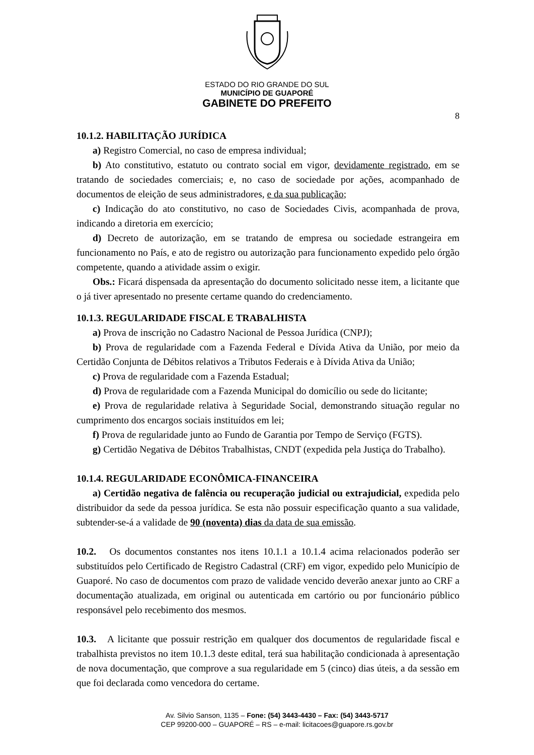ESTADO DO RIO GRANDE DO SUL
MUNICÍPIO DE GUAPORÉ
GABINETE DO PREFEITO
8
10.1.2. HABILITAÇÃO JURÍDICA
a) Registro Comercial, no caso de empresa individual;
b) Ato constitutivo, estatuto ou contrato social em vigor, devidamente registrado, em se tratando de sociedades comerciais; e, no caso de sociedade por ações, acompanhado de documentos de eleição de seus administradores, e da sua publicação;
c) Indicação do ato constitutivo, no caso de Sociedades Civis, acompanhada de prova, indicando a diretoria em exercício;
d) Decreto de autorização, em se tratando de empresa ou sociedade estrangeira em funcionamento no País, e ato de registro ou autorização para funcionamento expedido pelo órgão competente, quando a atividade assim o exigir.
Obs.: Ficará dispensada da apresentação do documento solicitado nesse item, a licitante que o já tiver apresentado no presente certame quando do credenciamento.
10.1.3. REGULARIDADE FISCAL E TRABALHISTA
a) Prova de inscrição no Cadastro Nacional de Pessoa Jurídica (CNPJ);
b) Prova de regularidade com a Fazenda Federal e Dívida Ativa da União, por meio da Certidão Conjunta de Débitos relativos a Tributos Federais e à Dívida Ativa da União;
c) Prova de regularidade com a Fazenda Estadual;
d) Prova de regularidade com a Fazenda Municipal do domicílio ou sede do licitante;
e) Prova de regularidade relativa à Seguridade Social, demonstrando situação regular no cumprimento dos encargos sociais instituídos em lei;
f) Prova de regularidade junto ao Fundo de Garantia por Tempo de Serviço (FGTS).
g) Certidão Negativa de Débitos Trabalhistas, CNDT (expedida pela Justiça do Trabalho).
10.1.4. REGULARIDADE ECONÔMICA-FINANCEIRA
a) Certidão negativa de falência ou recuperação judicial ou extrajudicial, expedida pelo distribuidor da sede da pessoa jurídica. Se esta não possuir especificação quanto a sua validade, subtender-se-á a validade de 90 (noventa) dias da data de sua emissão.
10.2. Os documentos constantes nos itens 10.1.1 a 10.1.4 acima relacionados poderão ser substituídos pelo Certificado de Registro Cadastral (CRF) em vigor, expedido pelo Município de Guaporé. No caso de documentos com prazo de validade vencido deverão anexar junto ao CRF a documentação atualizada, em original ou autenticada em cartório ou por funcionário público responsável pelo recebimento dos mesmos.
10.3. A licitante que possuir restrição em qualquer dos documentos de regularidade fiscal e trabalhista previstos no item 10.1.3 deste edital, terá sua habilitação condicionada à apresentação de nova documentação, que comprove a sua regularidade em 5 (cinco) dias úteis, a da sessão em que foi declarada como vencedora do certame.
Av. Silvio Sanson, 1135 – Fone: (54) 3443-4430 – Fax: (54) 3443-5717
CEP 99200-000 – GUAPORÉ – RS – e-mail: licitacoes@guapore.rs.gov.br